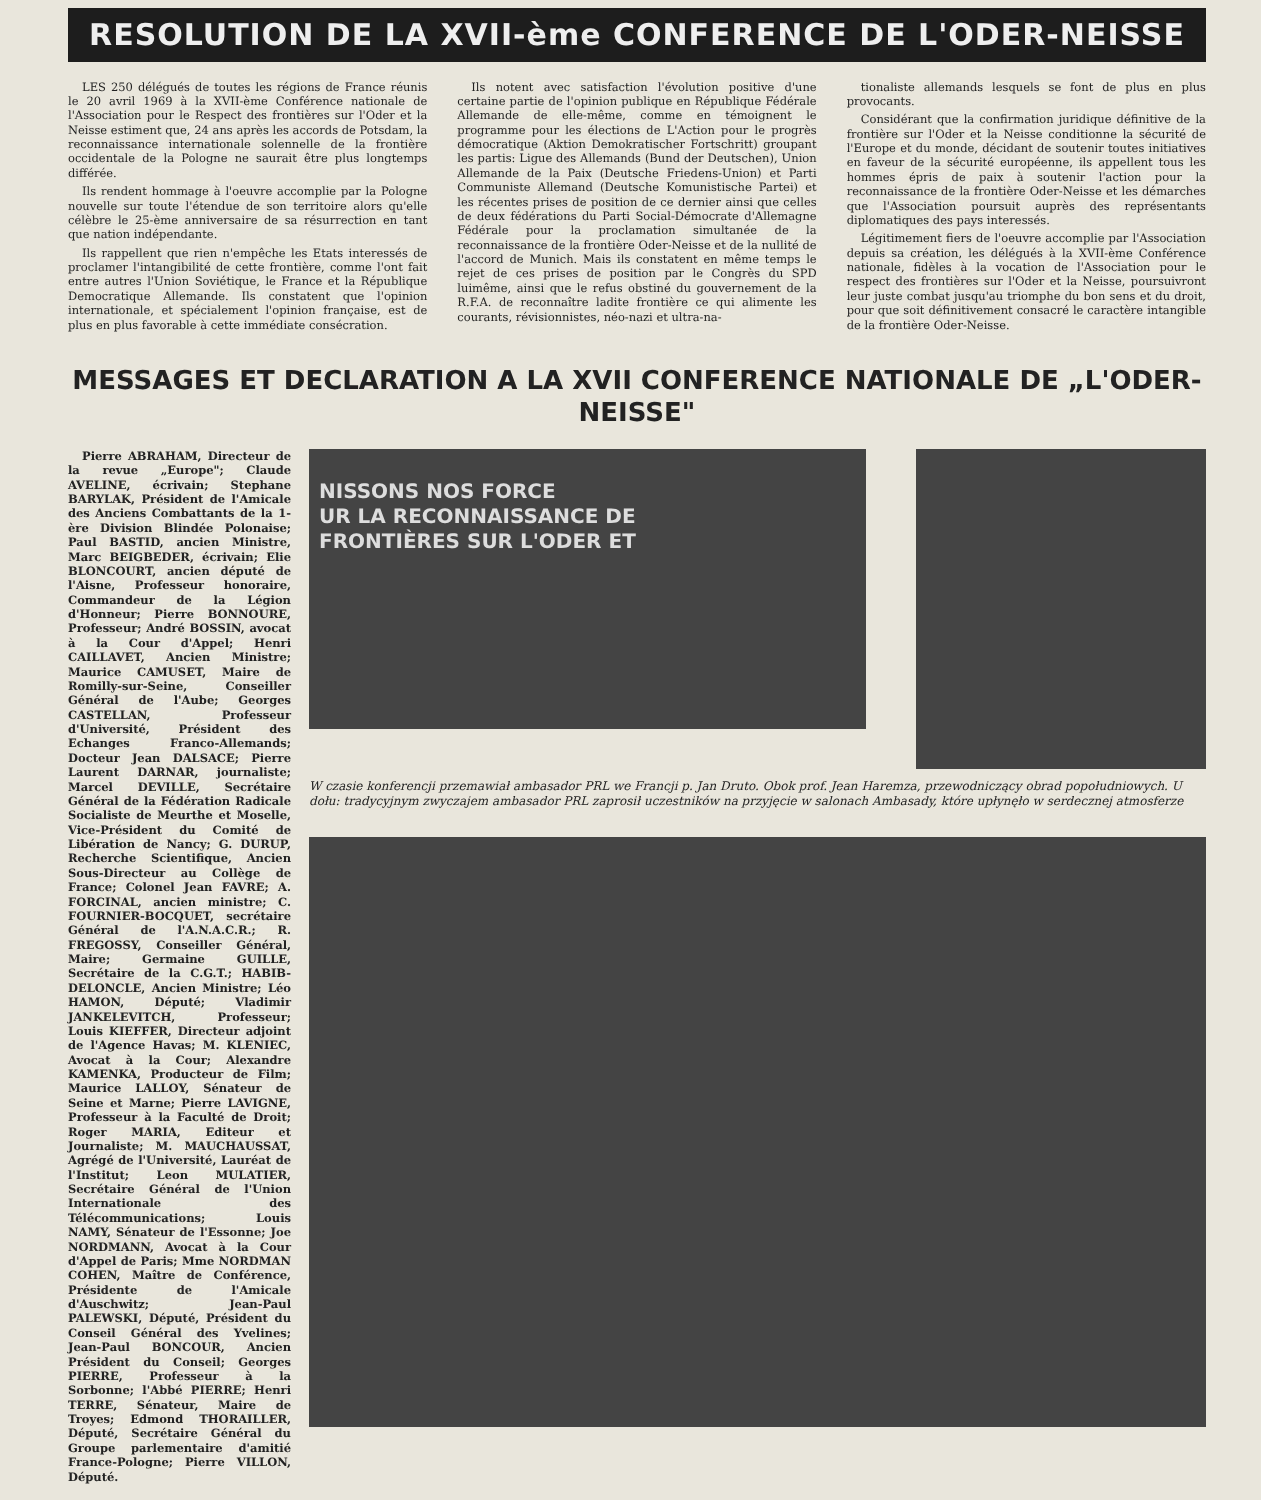RESOLUTION DE LA XVII-ème CONFERENCE DE L'ODER-NEISSE
LES 250 délégués de toutes les régions de France réunis le 20 avril 1969 à la XVII-ème Conférence nationale de l'Association pour le Respect des frontières sur l'Oder et la Neisse estiment que, 24 ans après les accords de Potsdam, la reconnaissance internationale solennelle de la frontière occidentale de la Pologne ne saurait être plus longtemps différée.
Ils rendent hommage à l'oeuvre accomplie par la Pologne nouvelle sur toute l'étendue de son territoire alors qu'elle célèbre le 25-ème anniversaire de sa résurrection en tant que nation indépendante.
Ils rappellent que rien n'empêche les Etats interessés de proclamer l'intangibilité de cette frontière, comme l'ont fait entre autres l'Union Soviétique, le France et la République Democratique Allemande. Ils constatent que l'opinion internationale, et spécialement l'opinion française, est de plus en plus favorable à cette immédiate consécration.
Ils notent avec satisfaction l'évolution positive d'une certaine partie de l'opinion publique en République Fédérale Allemande de elle-même, comme en témoignent le programme pour les élections de L'Action pour le progrès démocratique (Aktion Demokratischer Fortschritt) groupant les partis: Ligue des Allemands (Bund der Deutschen), Union Allemande de la Paix (Deutsche Friedens-Union) et Parti Communiste Allemand (Deutsche Komunistische Partei) et les récentes prises de position de ce dernier ainsi que celles de deux fédérations du Parti Social-Démocrate d'Allemagne Fédérale pour la proclamation simultanée de la reconnaissance de la frontière Oder-Neisse et de la nullité de l'accord de Munich. Mais ils constatent en même temps le rejet de ces prises de position par le Congrès du SPD luimême, ainsi que le refus obstiné du gouvernement de la R.F.A. de reconnaître ladite frontière ce qui alimente les courants, révisionnistes, néo-nazi et ultra-na-
tionaliste allemands lesquels se font de plus en plus provocants.
Considérant que la confirmation juridique définitive de la frontière sur l'Oder et la Neisse conditionne la sécurité de l'Europe et du monde, décidant de soutenir toutes initiatives en faveur de la sécurité européenne, ils appellent tous les hommes épris de paix à soutenir l'action pour la reconnaissance de la frontière Oder-Neisse et les démarches que l'Association poursuit auprès des représentants diplomatiques des pays interessés.
Légitimement fiers de l'oeuvre accomplie par l'Association depuis sa création, les délégués à la XVII-ème Conférence nationale, fidèles à la vocation de l'Association pour le respect des frontières sur l'Oder et la Neisse, poursuivront leur juste combat jusqu'au triomphe du bon sens et du droit, pour que soit définitivement consacré le caractère intangible de la frontière Oder-Neisse.
MESSAGES ET DECLARATION A LA XVII CONFERENCE NATIONALE DE „L'ODER-NEISSE"
Pierre ABRAHAM, Directeur de la revue „Europe"; Claude AVELINE, écrivain; Stephane BARYLAK, Président de l'Amicale des Anciens Combattants de la 1-ère Division Blindée Polonaise; Paul BASTID, ancien Ministre, Marc BEIGBEDER, écrivain; Elie BLONCOURT, ancien député de l'Aisne, Professeur honoraire, Commandeur de la Légion d'Honneur; Pierre BONNOURE, Professeur; André BOSSIN, avocat à la Cour d'Appel; Henri CAILLAVET, Ancien Ministre; Maurice CAMUSET, Maire de Romilly-sur-Seine, Conseiller Général de l'Aube; Georges CASTELLAN, Professeur d'Université, Président des Echanges Franco-Allemands; Docteur Jean DALSACE; Pierre Laurent DARNAR, journaliste; Marcel DEVILLE, Secrétaire Général de la Fédération Radicale Socialiste de Meurthe et Moselle, Vice-Président du Comité de Libération de Nancy; G. DURUP, Recherche Scientifique, Ancien Sous-Directeur au Collège de France; Colonel Jean FAVRE; A. FORCINAL, ancien ministre; C. FOURNIER-BOCQUET, secrétaire Général de l'A.N.A.C.R.; R. FREGOSSY, Conseiller Général, Maire; Germaine GUILLE, Secrétaire de la C.G.T.; HABIB-DELONCLE, Ancien Ministre; Léo HAMON, Député; Vladimir JANKELEVITCH, Professeur; Louis KIEFFER, Directeur adjoint de l'Agence Havas; M. KLENIEC, Avocat à la Cour; Alexandre KAMENKA, Producteur de Film; Maurice LALLOY, Sénateur de Seine et Marne; Pierre LAVIGNE, Professeur à la Faculté de Droit; Roger MARIA, Editeur et Journaliste; M. MAUCHAUSSAT, Agrégé de l'Université, Lauréat de l'Institut; Leon MULATIER, Secrétaire Général de l'Union Internationale des Télécommunications; Louis NAMY, Sénateur de l'Essonne; Joe NORDMANN, Avocat à la Cour d'Appel de Paris; Mme NORDMAN COHEN, Maître de Conférence, Présidente de l'Amicale d'Auschwitz; Jean-Paul PALEWSKI, Député, Président du Conseil Général des Yvelines; Jean-Paul BONCOUR, Ancien Président du Conseil; Georges PIERRE, Professeur à la Sorbonne; l'Abbé PIERRE; Henri TERRE, Sénateur, Maire de Troyes; Edmond THORAILLER, Député, Secrétaire Général du Groupe parlementaire d'amitié France-Pologne; Pierre VILLON, Député.
NISSONS NOS FORCE
UR LA RECONNAISSANCE DE
FRONTIÈRES SUR L'ODER ET
W czasie konferencji przemawiał ambasador PRL we Francji p. Jan Druto. Obok prof. Jean Haremza, przewodniczący obrad popołudniowych. U dołu: tradycyjnym zwyczajem ambasador PRL zaprosił uczestników na przyjęcie w salonach Ambasady, które upłynęło w serdecznej atmosferze